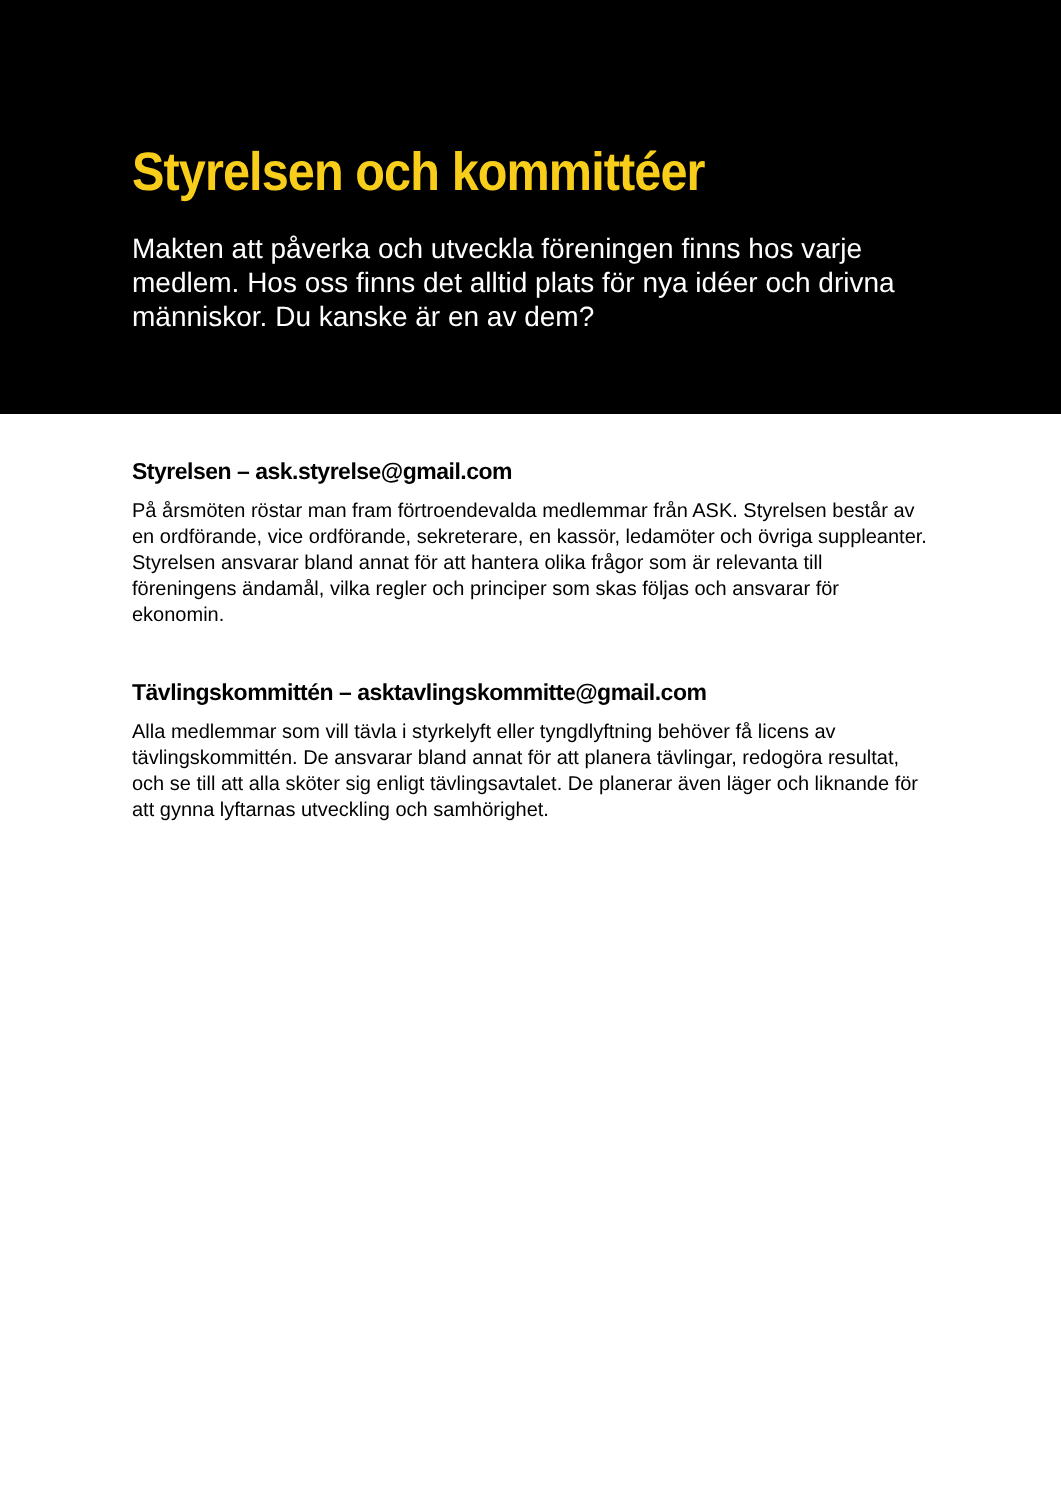Styrelsen och kommittéer
Makten att påverka och utveckla föreningen finns hos varje medlem. Hos oss finns det alltid plats för nya idéer och drivna människor. Du kanske är en av dem?
Styrelsen – ask.styrelse@gmail.com
På årsmöten röstar man fram förtroendevalda medlemmar från ASK. Styrelsen består av en ordförande, vice ordförande, sekreterare, en kassör, ledamöter och övriga suppleanter. Styrelsen ansvarar bland annat för att hantera olika frågor som är relevanta till föreningens ändamål, vilka regler och principer som skas följas och ansvarar för ekonomin.
Tävlingskommittén – asktavlingskommitte@gmail.com
Alla medlemmar som vill tävla i styrkelyft eller tyngdlyftning behöver få licens av tävlingskommittén. De ansvarar bland annat för att planera tävlingar, redogöra resultat, och se till att alla sköter sig enligt tävlingsavtalet. De planerar även läger och liknande för att gynna lyftarnas utveckling och samhörighet.